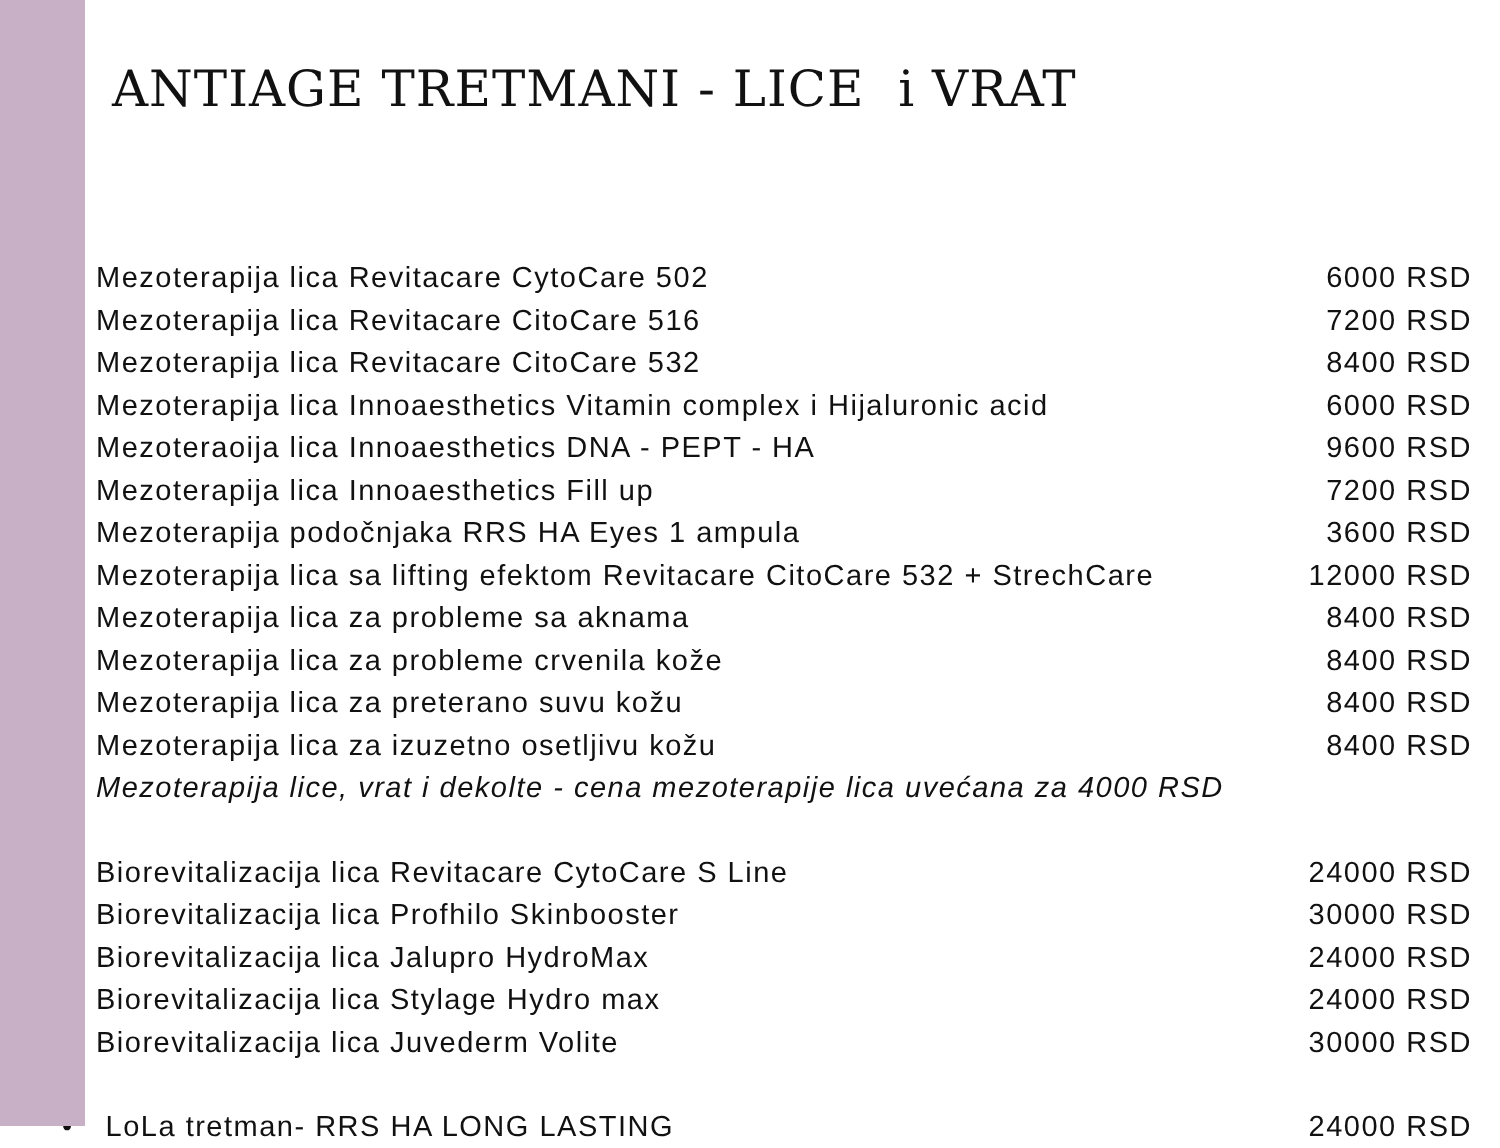ANTIAGE TRETMANI - LICE i VRAT
• Mezoterapija lica Revitacare CytoCare 502 6000 RSD
• Mezoterapija lica Revitacare CitoCare 516 7200 RSD
• Mezoterapija lica Revitacare CitoCare 532 8400 RSD
• Mezoterapija lica Innoaesthetics Vitamin complex i Hijaluronic acid 6000 RSD
• Mezoteraoija lica Innoaesthetics DNA - PEPT - HA 9600 RSD
• Mezoterapija lica Innoaesthetics Fill up 7200 RSD
• Mezoterapija podočnjaka RRS HA Eyes 1 ampula 3600 RSD
• Mezoterapija lica sa lifting efektom Revitacare CitoCare 532 + StrechCare 12000 RSD
• Mezoterapija lica za probleme sa aknama 8400 RSD
• Mezoterapija lica za probleme crvenila kože 8400 RSD
• Mezoterapija lica za preterano suvu kožu 8400 RSD
• Mezoterapija lica za izuzetno osetljivu kožu 8400 RSD
• Mezoterapija lice, vrat i dekolte - cena mezoterapije lica uvećana za 4000 RSD
• Biorevitalizacija lica Revitacare CytoCare S Line 24000 RSD
• Biorevitalizacija lica Profhilo Skinbooster 30000 RSD
• Biorevitalizacija lica Jalupro HydroMax 24000 RSD
• Biorevitalizacija lica Stylage Hydro max 24000 RSD
• Biorevitalizacija lica Juvederm Volite 30000 RSD
• LoLa tretman- RRS HA LONG LASTING 24000 RSD